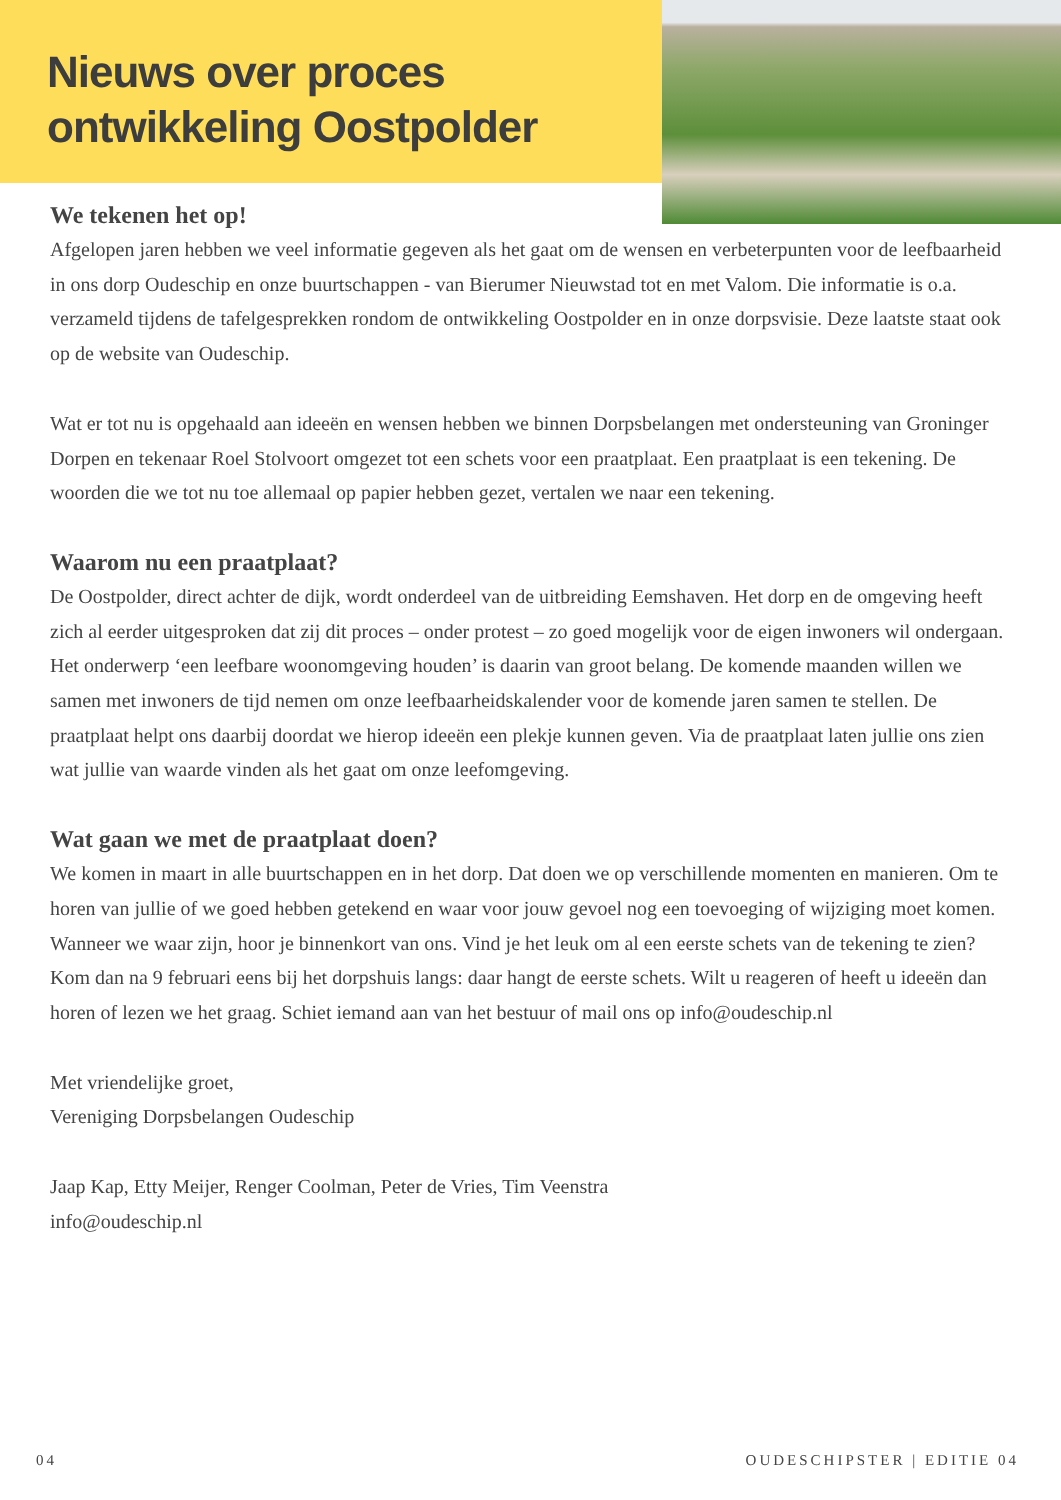Nieuws over proces
ontwikkeling Oostpolder
We tekenen het op!
Afgelopen jaren hebben we veel informatie gegeven als het gaat om de wensen en verbeterpunten voor de leefbaarheid in ons dorp Oudeschip en onze buurtschappen - van Bierumer Nieuwstad tot en met Valom. Die informatie is o.a. verzameld tijdens de tafelgesprekken rondom de ontwikkeling Oostpolder en in onze dorpsvisie. Deze laatste staat ook op de website van Oudeschip.
Wat er tot nu is opgehaald aan ideeën en wensen hebben we binnen Dorpsbelangen met ondersteuning van Groninger Dorpen en tekenaar Roel Stolvoort omgezet tot een schets voor een praatplaat. Een praatplaat is een tekening. De woorden die we tot nu toe allemaal op papier hebben gezet, vertalen we naar een tekening.
Waarom nu een praatplaat?
De Oostpolder, direct achter de dijk, wordt onderdeel van de uitbreiding Eemshaven. Het dorp en de omgeving heeft zich al eerder uitgesproken dat zij dit proces – onder protest – zo goed mogelijk voor de eigen inwoners wil ondergaan. Het onderwerp ‘een leefbare woonomgeving houden’ is daarin van groot belang. De komende maanden willen we samen met inwoners de tijd nemen om onze leefbaarheidskalender voor de komende jaren samen te stellen. De praatplaat helpt ons daarbij doordat we hierop ideeën een plekje kunnen geven. Via de praatplaat laten jullie ons zien wat jullie van waarde vinden als het gaat om onze leefomgeving.
Wat gaan we met de praatplaat doen?
We komen in maart in alle buurtschappen en in het dorp. Dat doen we op verschillende momenten en manieren. Om te horen van jullie of we goed hebben getekend en waar voor jouw gevoel nog een toevoeging of wijziging moet komen. Wanneer we waar zijn, hoor je binnenkort van ons. Vind je het leuk om al een eerste schets van de tekening te zien? Kom dan na 9 februari eens bij het dorpshuis langs: daar hangt de eerste schets. Wilt u reageren of heeft u ideeën dan horen of lezen we het graag. Schiet iemand aan van het bestuur of mail ons op info@oudeschip.nl
Met vriendelijke groet,
Vereniging Dorpsbelangen Oudeschip
Jaap Kap, Etty Meijer, Renger Coolman, Peter de Vries, Tim Veenstra
info@oudeschip.nl
04 OUDESCHIPSTER | EDITIE 04